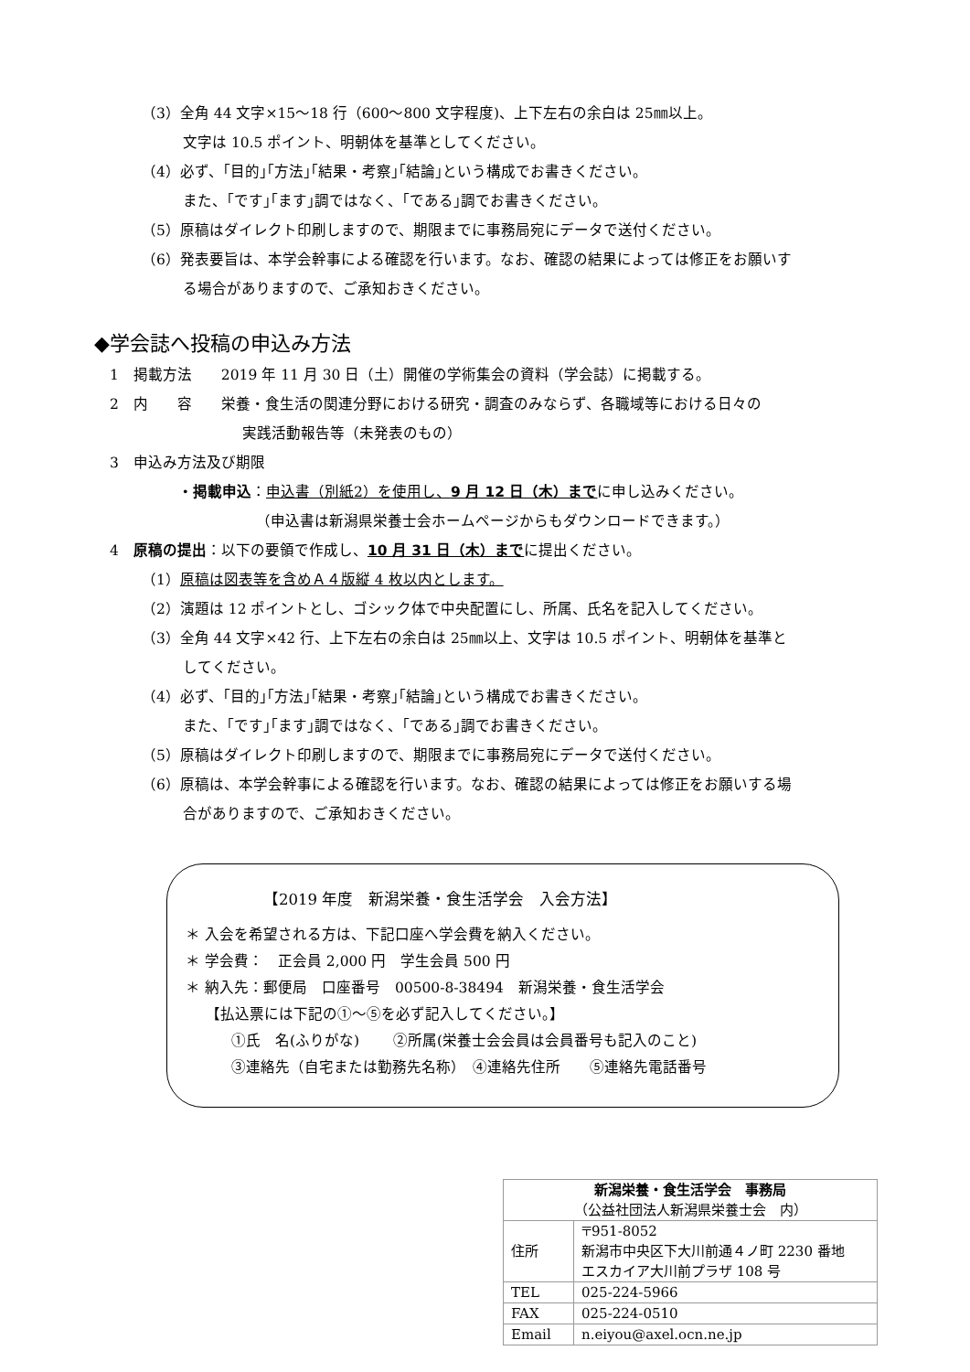（3）全角 44 文字×15～18 行（600～800 文字程度)、上下左右の余白は 25㎜以上。
文字は 10.5 ポイント、明朝体を基準としてください。
（4）必ず、｢目的｣｢方法｣｢結果・考察｣｢結論｣という構成でお書きください。
また、｢です｣｢ます｣調ではなく、｢である｣調でお書きください。
（5）原稿はダイレクト印刷しますので、期限までに事務局宛にデータで送付ください。
（6）発表要旨は、本学会幹事による確認を行います。なお、確認の結果によっては修正をお願いす
る場合がありますので、ご承知おきください。
◆学会誌へ投稿の申込み方法
1　掲載方法　　2019 年 11 月 30 日（土）開催の学術集会の資料（学会誌）に掲載する。
2　内　　容　　栄養・食生活の関連分野における研究・調査のみならず、各職域等における日々の
実践活動報告等（未発表のもの）
3　申込み方法及び期限
・掲載申込：申込書（別紙2）を使用し、9 月 12 日（木）までに申し込みください。
（申込書は新潟県栄養士会ホームページからもダウンロードできます。）
4　原稿の提出：以下の要領で作成し、10 月 31 日（木）までに提出ください。
（1）原稿は図表等を含めＡ４版縦 4 枚以内とします。
（2）演題は 12 ポイントとし、ゴシック体で中央配置にし、所属、氏名を記入してください。
（3）全角 44 文字×42 行、上下左右の余白は 25㎜以上、文字は 10.5 ポイント、明朝体を基準と
してください。
（4）必ず、｢目的｣｢方法｣｢結果・考察｣｢結論｣という構成でお書きください。
また、｢です｣｢ます｣調ではなく、｢である｣調でお書きください。
（5）原稿はダイレクト印刷しますので、期限までに事務局宛にデータで送付ください。
（6）原稿は、本学会幹事による確認を行います。なお、確認の結果によっては修正をお願いする場
合がありますので、ご承知おきください。
【2019 年度　新潟栄養・食生活学会　入会方法】
＊ 入会を希望される方は、下記口座へ学会費を納入ください。
＊ 学会費：　正会員 2,000 円　学生会員 500 円
＊ 納入先：郵便局　口座番号　00500-8-38494　新潟栄養・食生活学会
【払込票には下記の①～⑤を必ず記入してください。】
①氏　名(ふりがな)　　 ②所属(栄養士会会員は会員番号も記入のこと)
③連絡先（自宅または勤務先名称）　④連絡先住所　　⑤連絡先電話番号
| 新潟栄養・食生活学会 事務局 （公益社団法人新潟県栄養士会 内） | |
| 住所 | 〒951-8052 新潟市中央区下大川前通４ノ町 2230 番地 エスカイア大川前プラザ 108 号 |
| TEL | 025-224-5966 |
| FAX | 025-224-0510 |
| Email | n.eiyou@axel.ocn.ne.jp |